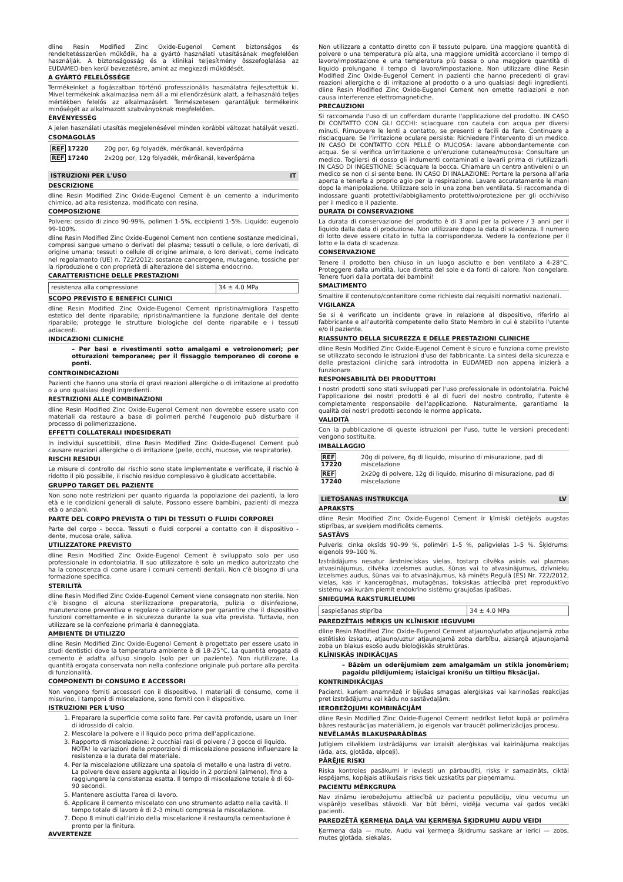dline Resin Modified Zinc Oxide-Eugenol Cement biztonságos és rendeltetésszerűen működik, ha a gyártó használati utasításának megfelelően használják. A biztonságosság és a klinikai teljesítmény összefoglalása az EUDAMED-ben kerül bevezetésre, amint az megkezdi működését.
A GYÁRTÓ FELELŐSSÉGE
Termékeinket a fogászatban történő professzionális használatra fejlesztettük ki. Mivel termékeink alkalmazása nem áll a mi ellenőrzésünk alatt, a felhasználó teljes mértékben felelős az alkalmazásért. Természetesen garantáljuk termékeink minőségét az alkalmazott szabványoknak megfelelően.
ÉRVÉNYESSÉG
A jelen használati utasítás megjelenésével minden korábbi változat hatályát veszti.
CSOMAGOLÁS
| REF 17220 | 20g por, 6g folyadék, mérőkanál, keverőpárna |
| REF 17240 | 2x20g por, 12g folyadék, mérőkanál, keverőpárna |
ISTRUZIONI PER L'USO IT
DESCRIZIONE
dline Resin Modified Zinc Oxide-Eugenol Cement è un cemento a indurimento chimico, ad alta resistenza, modificato con resina.
COMPOSIZIONE
Polvere: ossido di zinco 90-99%, polimeri 1-5%, eccipienti 1-5%. Liquido: eugenolo 99-100%.
dline Resin Modified Zinc Oxide-Eugenol Cement non contiene sostanze medicinali, compresi sangue umano o derivati del plasma; tessuti o cellule, o loro derivati, di origine umana; tessuti o cellule di origine animale, o loro derivati, come indicato nel regolamento (UE) n. 722/2012; sostanze cancerogene, mutagene, tossiche per la riproduzione o con proprietà di alterazione del sistema endocrino.
CARATTERISTICHE DELLE PRESTAZIONI
| resistenza alla compressione | 34 ± 4.0 MPa |
SCOPO PREVISTO E BENEFICI CLINICI
dline Resin Modified Zinc Oxide-Eugenol Cement ripristina/migliora l'aspetto estetico del dente riparabile; ripristina/mantiene la funzione dentale del dente riparabile; protegge le strutture biologiche del dente riparabile e i tessuti adiacenti.
INDICAZIONI CLINICHE
– Per basi e rivestimenti sotto amalgami e vetroionomeri; per otturazioni temporanee; per il fissaggio temporaneo di corone e ponti.
CONTROINDICAZIONI
Pazienti che hanno una storia di gravi reazioni allergiche o di irritazione al prodotto o a uno qualsiasi degli ingredienti.
RESTRIZIONI ALLE COMBINAZIONI
dline Resin Modified Zinc Oxide-Eugenol Cement non dovrebbe essere usato con materiali da restauro a base di polimeri perché l'eugenolo può disturbare il processo di polimerizzazione.
EFFETTI COLLATERALI INDESIDERATI
In individui suscettibili, dline Resin Modified Zinc Oxide-Eugenol Cement può causare reazioni allergiche o di irritazione (pelle, occhi, mucose, vie respiratorie).
RISCHI RESIDUI
Le misure di controllo del rischio sono state implementate e verificate, il rischio è ridotto il più possibile, il rischio residuo complessivo è giudicato accettabile.
GRUPPO TARGET DEL PAZIENTE
Non sono note restrizioni per quanto riguarda la popolazione dei pazienti, la loro età e le condizioni generali di salute. Possono essere bambini, pazienti di mezza età o anziani.
PARTE DEL CORPO PREVISTA O TIPI DI TESSUTI O FLUIDI CORPOREI
Parte del corpo - bocca. Tessuti o fluidi corporei a contatto con il dispositivo - dente, mucosa orale, saliva.
UTILIZZATORE PREVISTO
dline Resin Modified Zinc Oxide-Eugenol Cement è sviluppato solo per uso professionale in odontoiatria. Il suo utilizzatore è solo un medico autorizzato che ha la conoscenza di come usare i comuni cementi dentali. Non c'è bisogno di una formazione specifica.
STERILITÀ
dline Resin Modified Zinc Oxide-Eugenol Cement viene consegnato non sterile. Non c'è bisogno di alcuna sterilizzazione preparatoria, pulizia o disinfezione, manutenzione preventiva e regolare o calibrazione per garantire che il dispositivo funzioni correttamente e in sicurezza durante la sua vita prevista. Tuttavia, non utilizzare se la confezione primaria è danneggiata.
AMBIENTE DI UTILIZZO
dline Resin Modified Zinc Oxide-Eugenol Cement è progettato per essere usato in studi dentistici dove la temperatura ambiente è di 18-25°C. La quantità erogata di cemento è adatta all'uso singolo (solo per un paziente). Non riutilizzare. La quantità erogata conservata non nella confezione originale può portare alla perdita di funzionalità.
COMPONENTI DI CONSUMO E ACCESSORI
Non vengono forniti accessori con il dispositivo. I materiali di consumo, come il misurino, i tamponi di miscelazione, sono forniti con il dispositivo.
ISTRUZIONI PER L'USO
1. Preparare la superficie come solito fare. Per cavità profonde, usare un liner di idrossido di calcio.
2. Mescolare la polvere e il liquido poco prima dell'applicazione.
3. Rapporto di miscelazione: 2 cucchiai rasi di polvere / 3 gocce di liquido. NOTA! le variazioni delle proporzioni di miscelazione possono influenzare la resistenza e la durata del materiale.
4. Per la miscelazione utilizzare una spatola di metallo e una lastra di vetro. La polvere deve essere aggiunta al liquido in 2 porzioni (almeno), fino a raggiungere la consistenza esatta. Il tempo di miscelazione totale è di 60-90 secondi.
5. Mantenere asciutta l'area di lavoro.
6. Applicare il cemento miscelato con uno strumento adatto nella cavità. Il tempo totale di lavoro è di 2-3 minuti compresa la miscelazione.
7. Dopo 8 minuti dall'inizio della miscelazione il restauro/la cementazione è pronto per la finitura.
AVVERTENZE
Non utilizzare a contatto diretto con il tessuto pulpare. Una maggiore quantità di polvere o una temperatura più alta, una maggiore umidità accorciano il tempo di lavoro/impostazione e una temperatura più bassa o una maggiore quantità di liquido prolungano il tempo di lavoro/impostazione. Non utilizzare dline Resin Modified Zinc Oxide-Eugenol Cement in pazienti che hanno precedenti di gravi reazioni allergiche o di irritazione al prodotto o a uno qualsiasi degli ingredienti. dline Resin Modified Zinc Oxide-Eugenol Cement non emette radiazioni e non causa interferenze elettromagnetiche.
PRECAUZIONI
Si raccomanda l'uso di un cofferdam durante l'applicazione del prodotto. IN CASO DI CONTATTO CON GLI OCCHI: sciacquare con cautela con acqua per diversi minuti. Rimuovere le lenti a contatto, se presenti e facili da fare. Continuare a risciacquare. Se l'irritazione oculare persiste: Richiedere l'intervento di un medico. IN CASO DI CONTATTO CON PELLE O MUCOSA: lavare abbondantemente con acqua. Se si verifica un'irritazione o un'eruzione cutanea/mucosa: Consultare un medico. Togliersi di dosso gli indumenti contaminati e lavarli prima di riutilizzarli. IN CASO DI INGESTIONE: Sciacquare la bocca. Chiamare un centro antiveleni o un medico se non ci si sente bene. IN CASO DI INALAZIONE: Portare la persona all'aria aperta e tenerla a proprio agio per la respirazione. Lavare accuratamente le mani dopo la manipolazione. Utilizzare solo in una zona ben ventilata. Si raccomanda di indossare guanti protettivi/abbigliamento protettivo/protezione per gli occhi/viso per il medico e il paziente.
DURATA DI CONSERVAZIONE
La durata di conservazione del prodotto è di 3 anni per la polvere / 3 anni per il liquido dalla data di produzione. Non utilizzare dopo la data di scadenza. Il numero di lotto deve essere citato in tutta la corrispondenza. Vedere la confezione per il lotto e la data di scadenza.
CONSERVAZIONE
Tenere il prodotto ben chiuso in un luogo asciutto e ben ventilato a 4-28°C. Proteggere dalla umidità, luce diretta del sole e da fonti di calore. Non congelare. Tenere fuori dalla portata dei bambini!
SMALTIMENTO
Smaltire il contenuto/contenitore come richiesto dai requisiti normativi nazionali.
VIGILANZA
Se si è verificato un incidente grave in relazione al dispositivo, riferirlo al fabbricante e all'autorità competente dello Stato Membro in cui è stabilito l'utente e/o il paziente.
RIASSUNTO DELLA SICUREZZA E DELLE PRESTAZIONI CLINICHE
dline Resin Modified Zinc Oxide-Eugenol Cement è sicuro e funziona come previsto se utilizzato secondo le istruzioni d'uso del fabbricante. La sintesi della sicurezza e delle prestazioni cliniche sarà introdotta in EUDAMED non appena inizierà a funzionare.
RESPONSABILITÀ DEI PRODUTTORI
I nostri prodotti sono stati sviluppati per l'uso professionale in odontoiatria. Poiché l'applicazione dei nostri prodotti è al di fuori del nostro controllo, l'utente è completamente responsabile dell'applicazione. Naturalmente, garantiamo la qualità dei nostri prodotti secondo le norme applicate.
VALIDITÀ
Con la pubblicazione di queste istruzioni per l'uso, tutte le versioni precedenti vengono sostituite.
IMBALLAGGIO
| REF 17220 | 20g di polvere, 6g di liquido, misurino di misurazione, pad di miscelazione |
| REF 17240 | 2x20g di polvere, 12g di liquido, misurino di misurazione, pad di miscelazione |
LIETOŠANAS INSTRUKCIJA LV
APRAKSTS
dline Resin Modified Zinc Oxide-Eugenol Cement ir ķīmiski cietējošs augstas stiprības, ar sveķiem modificēts cements.
SASTĀVS
Pulveris: cinka oksīds 90–99 %, polimēri 1–5 %, palīgvielas 1–5 %. Šķidrums: eigenols 99–100 %.
Izstrādājums nesatur ārstnieciskas vielas, tostarp cilvēka asinis vai plazmas atvasinājumus, cilvēka izcelsmes audus, šūnas vai to atvasinājumus, dzīvnieku izcelsmes audus, šūnas vai to atvasinājumus, kā minēts Regulā (ES) Nr. 722/2012, vielas, kas ir kancerogēnas, mutagēnas, toksiskas attiecībā pret reproduktīvo sistēmu vai kurām piemīt endokrīno sistēmu graujošas īpašības.
SNIEGUMA RAKSTURLIELUMI
| saspiešanas stiprība | 34 ± 4.0 MPa |
PAREDZĒTAIS MĒRĶIS UN KLĪNISKIE IEGUVUMI
dline Resin Modified Zinc Oxide-Eugenol Cement atjauno/uzlabo atjaunojamā zoba estētisko izskatu, atjauno/uztur atjaunojamā zoba darbību, aizsargā atjaunojamā zoba un blakus esošo audu bioloģiskās struktūras.
KLĪNISKĀS INDIKĀCIJAS
– Bāzēm un oderējumiem zem amalgamām un stikla jonomēriem; pagaidu pildījumiem; īslaicīgai kronīšu un tiltiņu fiksācijai.
KONTRINDIKĀCIJAS
Pacienti, kuriem anamnēzē ir bijušas smagas alerģiskas vai kairinošas reakcijas pret izstrādājumu vai kādu no sastāvdaļām.
IEROBEŽOJUMI KOMBINĀCIJĀM
dline Resin Modified Zinc Oxide-Eugenol Cement nedrīkst lietot kopā ar polimēra bāzes restaurācijas materiāliem, jo eigenols var traucēt polimerizācijas procesu.
NEVĒLAMĀS BLAKUSPARĀDĪBAS
Jutīgiem cilvēkiem izstrādājums var izraisīt alerģiskas vai kairinājuma reakcijas (āda, acs, gļotāda, elpceļi).
PĀRĒJIE RISKI
Riska kontroles pasākumi ir ieviesti un pārbaudīti, risks ir samazināts, ciktāl iespējams, kopējais atlikušais risks tiek uzskatīts par pieņemamu.
PACIENTU MĒRĶGRUPA
Nav zināmu ierobežojumu attiecībā uz pacientu populāciju, viņu vecumu un vispārējo veselības stāvokli. Var būt bērni, vidēja vecuma vai gados vecāki pacienti.
PAREDZĒTĀ ĶERMEŅA DAĻA VAI ĶERMEŅA ŠĶIDRUMU AUDU VEIDI
Ķermeņa daļa — mute. Audu vai ķermeņa šķidrumu saskare ar ierīci — zobs, mutes gļotāda, siekalas.